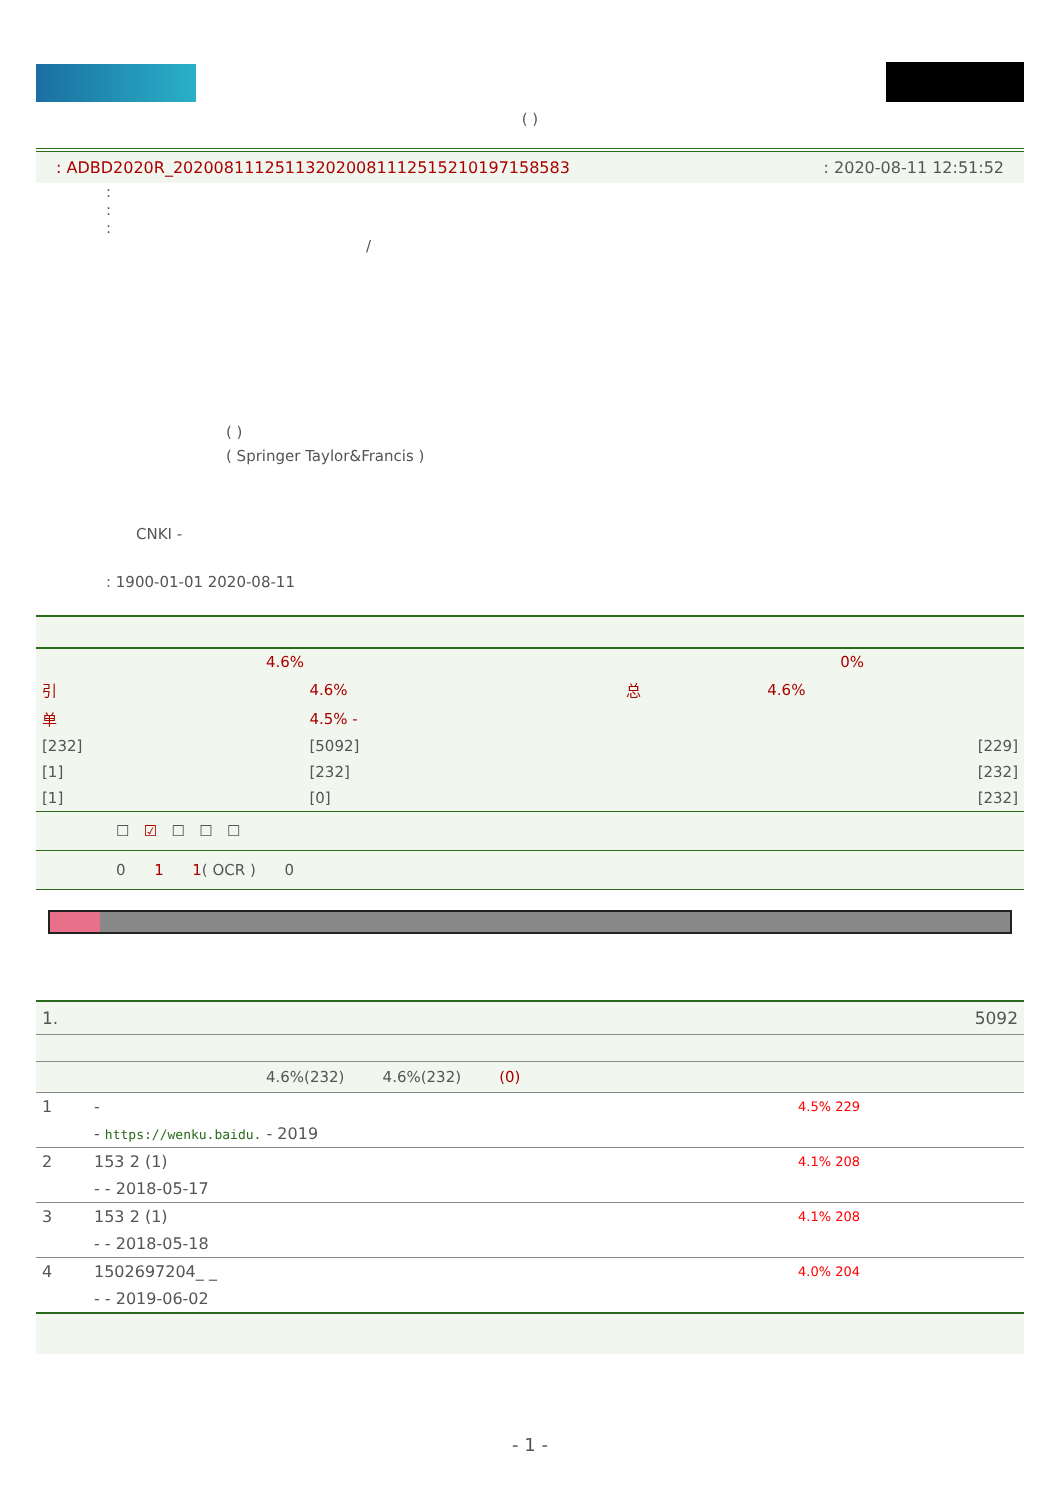( )
: ADBD2020R_202008111251132020081112515210197158583: 2020-08-11 12:51:52
:
:
:
/
( )
( Springer Taylor&Francis )
CNKI -
: 1900-01-01 2020-08-11
| 4.6% | | 0% | |
| 引 | 4.6% | 总 | 4.6% |
| 单 | 4.5% - | | |
| [232] | [5092] | [229] | |
| [1] | [232] | [232] | |
| [1] | [0] | [232] | |
☐ ☑ ☐ ☐ ☐
0 1 1( OCR ) 0
1. 5092
4.6%(232) 4.6%(232) (0)
| 1 | - | 4.5% 229 |
| | - https://wenku.baidu. - 2019 | |
| 2 | 153 2 (1) | 4.1% 208 |
| | - - 2018-05-17 | |
| 3 | 153 2 (1) | 4.1% 208 |
| | - - 2018-05-18 | |
| 4 | 1502697204_ _ | 4.0% 204 |
| | - - 2019-06-02 | |
- 1 -